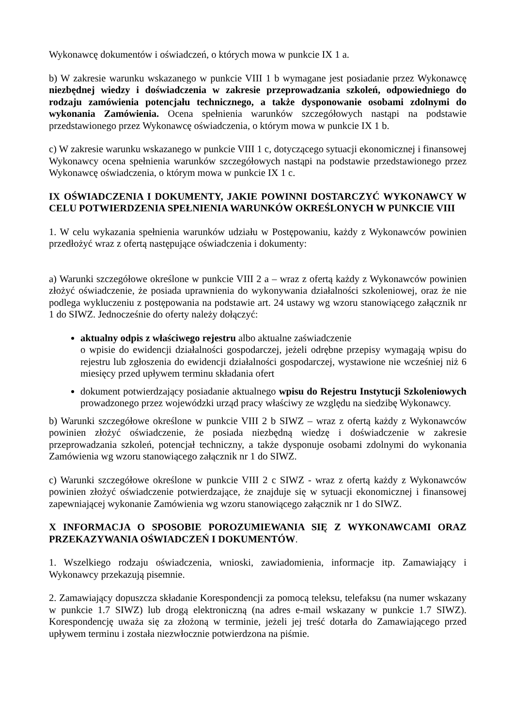Wykonawcę dokumentów i oświadczeń, o których mowa w punkcie IX 1 a.
b) W zakresie warunku wskazanego w punkcie VIII 1 b wymagane jest posiadanie przez Wykonawcę niezbędnej wiedzy i doświadczenia w zakresie przeprowadzania szkoleń, odpowiedniego do rodzaju zamówienia potencjału technicznego, a także dysponowanie osobami zdolnymi do wykonania Zamówienia. Ocena spełnienia warunków szczegółowych nastąpi na podstawie przedstawionego przez Wykonawcę oświadczenia, o którym mowa w punkcie IX 1 b.
c) W zakresie warunku wskazanego w punkcie VIII 1 c, dotyczącego sytuacji ekonomicznej i finansowej Wykonawcy ocena spełnienia warunków szczegółowych nastąpi na podstawie przedstawionego przez Wykonawcę oświadczenia, o którym mowa w punkcie IX 1 c.
IX OŚWIADCZENIA I DOKUMENTY, JAKIE POWINNI DOSTARCZYĆ WYKONAWCY W CELU POTWIERDZENIA SPEŁNIENIA WARUNKÓW OKREŚLONYCH W PUNKCIE VIII
1. W celu wykazania spełnienia warunków udziału w Postępowaniu, każdy z Wykonawców powinien przedłożyć wraz z ofertą następujące oświadczenia i dokumenty:
a) Warunki szczegółowe określone w punkcie VIII 2 a – wraz z ofertą każdy z Wykonawców powinien złożyć oświadczenie, że posiada uprawnienia do wykonywania działalności szkoleniowej, oraz że nie podlega wykluczeniu z postępowania na podstawie art. 24 ustawy wg wzoru stanowiącego załącznik nr 1 do SIWZ. Jednocześnie do oferty należy dołączyć:
aktualny odpis z właściwego rejestru albo aktualne zaświadczenie
o wpisie do ewidencji działalności gospodarczej, jeżeli odrębne przepisy wymagają wpisu do rejestru lub zgłoszenia do ewidencji działalności gospodarczej, wystawione nie wcześniej niż 6 miesięcy przed upływem terminu składania ofert
dokument potwierdzający posiadanie aktualnego wpisu do Rejestru Instytucji Szkoleniowych prowadzonego przez wojewódzki urząd pracy właściwy ze względu na siedzibę Wykonawcy.
b) Warunki szczegółowe określone w punkcie VIII 2 b SIWZ – wraz z ofertą każdy z Wykonawców powinien złożyć oświadczenie, że posiada niezbędną wiedzę i doświadczenie w zakresie przeprowadzania szkoleń, potencjał techniczny, a także dysponuje osobami zdolnymi do wykonania Zamówienia wg wzoru stanowiącego załącznik nr 1 do SIWZ.
c) Warunki szczegółowe określone w punkcie VIII 2 c SIWZ - wraz z ofertą każdy z Wykonawców powinien złożyć oświadczenie potwierdzające, że znajduje się w sytuacji ekonomicznej i finansowej zapewniającej wykonanie Zamówienia wg wzoru stanowiącego załącznik nr 1 do SIWZ.
X INFORMACJA O SPOSOBIE POROZUMIEWANIA SIĘ Z WYKONAWCAMI ORAZ PRZEKAZYWANIA OŚWIADCZEŃ I DOKUMENTÓW.
1. Wszelkiego rodzaju oświadczenia, wnioski, zawiadomienia, informacje itp. Zamawiający i Wykonawcy przekazują pisemnie.
2. Zamawiający dopuszcza składanie Korespondencji za pomocą teleksu, telefaksu (na numer wskazany w punkcie 1.7 SIWZ) lub drogą elektroniczną (na adres e-mail wskazany w punkcie 1.7 SIWZ). Korespondencję uważa się za złożoną w terminie, jeżeli jej treść dotarła do Zamawiającego przed upływem terminu i została niezwłocznie potwierdzona na piśmie.